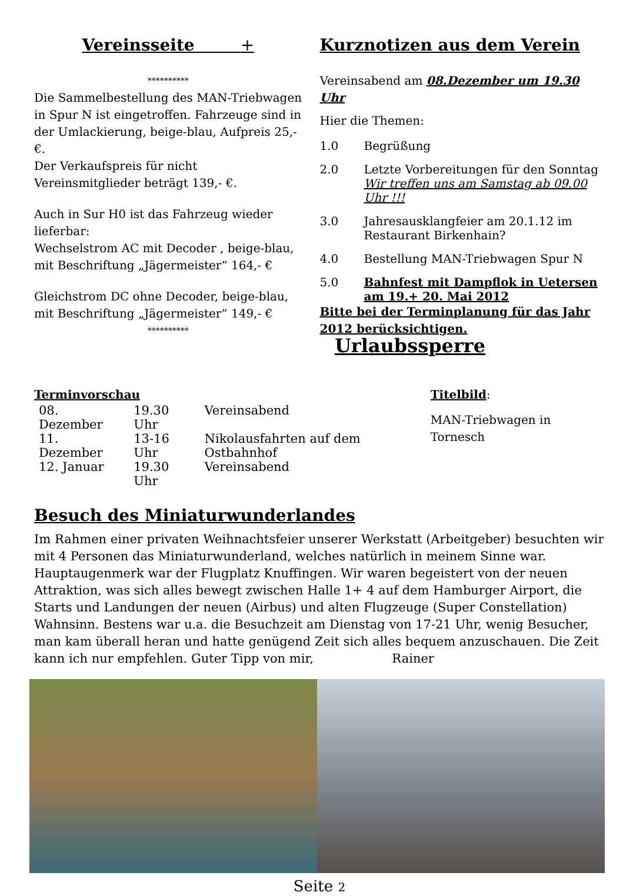Vereinsseite +
**********
Die Sammelbestellung des MAN-Triebwagen in Spur N ist eingetroffen. Fahrzeuge sind in der Umlackierung, beige-blau, Aufpreis 25,-€.
Der Verkaufspreis für nicht Vereinsmitglieder beträgt 139,- €.
Auch in Sur H0 ist das Fahrzeug wieder lieferbar:
Wechselstrom AC mit Decoder , beige-blau, mit Beschriftung „Jägermeister“ 164,- €
Gleichstrom DC ohne Decoder, beige-blau, mit Beschriftung „Jägermeister“ 149,- €
**********
Kurznotizen aus dem Verein
Vereinsabend am 08.Dezember um 19.30 Uhr
Hier die Themen:
1.0 Begrüßung
2.0 Letzte Vorbereitungen für den Sonntag
Wir treffen uns am Samstag ab 09.00 Uhr !!!
3.0 Jahresausklangfeier am 20.1.12 im Restaurant Birkenhain?
4.0 Bestellung MAN-Triebwagen Spur N
5.0 Bahnfest mit Dampflok in Uetersen am 19.+ 20. Mai 2012
Bitte bei der Terminplanung für das Jahr 2012 berücksichtigen. Urlaubssperre
Terminvorschau
| 08. Dezember | 19.30 Uhr | Vereinsabend |
| 11. Dezember | 13-16 Uhr | Nikolausfahrten auf dem Ostbahnhof |
| 12. Januar | 19.30 Uhr | Vereinsabend |
Titelbild:
MAN-Triebwagen in Tornesch
Besuch des Miniaturwunderlandes
Im Rahmen einer privaten Weihnachtsfeier unserer Werkstatt (Arbeitgeber) besuchten wir mit 4 Personen das Miniaturwunderland, welches natürlich in meinem Sinne war. Hauptaugenmerk war der Flugplatz Knuffingen. Wir waren begeistert von der neuen Attraktion, was sich alles bewegt zwischen Halle 1+ 4 auf dem Hamburger Airport, die Starts und Landungen der neuen (Airbus) und alten Flugzeuge (Super Constellation) Wahnsinn. Bestens war u.a. die Besuchzeit am Dienstag von 17-21 Uhr, wenig Besucher, man kam überall heran und hatte genügend Zeit sich alles bequem anzuschauen. Die Zeit kann ich nur empfehlen. Guter Tipp von mir, Rainer
Seite 2